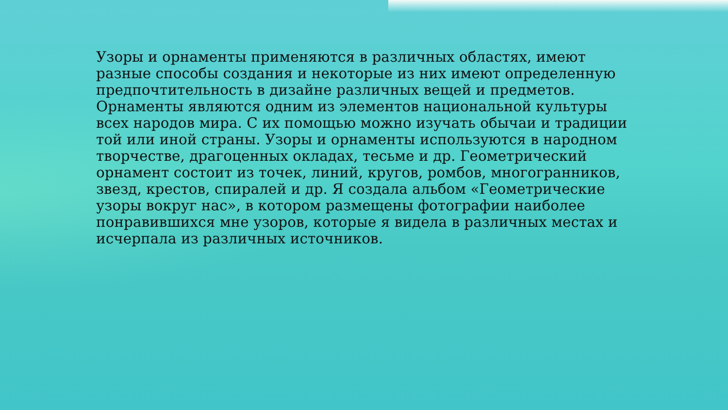Узоры и орнаменты применяются в различных областях, имеют разные способы создания и некоторые из них имеют определенную предпочтительность в дизайне различных вещей и предметов. Орнаменты являются одним из элементов национальной культуры всех народов мира. С их помощью можно изучать обычаи и традиции той или иной страны. Узоры и орнаменты используются в народном творчестве, драгоценных окладах, тесьме и др. Геометрический орнамент состоит из точек, линий, кругов, ромбов, многогранников, звезд, крестов, спиралей и др. Я создала альбом «Геометрические узоры вокруг нас», в котором размещены фотографии наиболее понравившихся мне узоров, которые я видела в различных местах и исчерпала из различных источников.